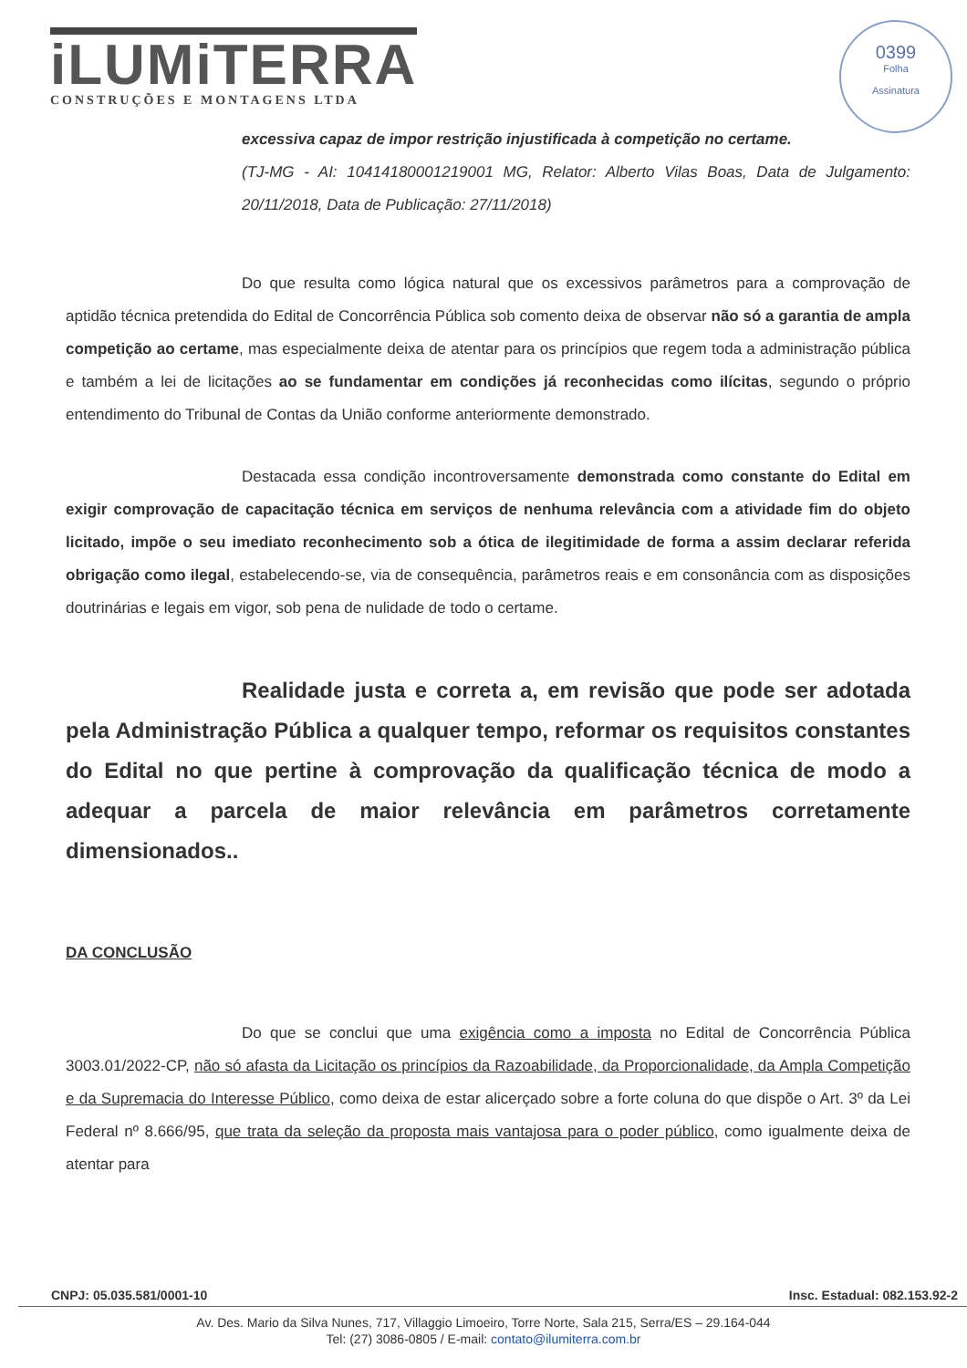iLUMiTERRA
CONSTRUÇÕES E MONTAGENS LTDA
0399
Folha
Assinatura
excessiva capaz de impor restrição injustificada à competição no certame.
(TJ-MG - AI: 10414180001219001 MG, Relator: Alberto Vilas Boas, Data de Julgamento: 20/11/2018, Data de Publicação: 27/11/2018)
Do que resulta como lógica natural que os excessivos parâmetros para a comprovação de aptidão técnica pretendida do Edital de Concorrência Pública sob comento deixa de observar não só a garantia de ampla competição ao certame, mas especialmente deixa de atentar para os princípios que regem toda a administração pública e também a lei de licitações ao se fundamentar em condições já reconhecidas como ilícitas, segundo o próprio entendimento do Tribunal de Contas da União conforme anteriormente demonstrado.
Destacada essa condição incontroversamente demonstrada como constante do Edital em exigir comprovação de capacitação técnica em serviços de nenhuma relevância com a atividade fim do objeto licitado, impõe o seu imediato reconhecimento sob a ótica de ilegitimidade de forma a assim declarar referida obrigação como ilegal, estabelecendo-se, via de consequência, parâmetros reais e em consonância com as disposições doutrinárias e legais em vigor, sob pena de nulidade de todo o certame.
Realidade justa e correta a, em revisão que pode ser adotada pela Administração Pública a qualquer tempo, reformar os requisitos constantes do Edital no que pertine à comprovação da qualificação técnica de modo a adequar a parcela de maior relevância em parâmetros corretamente dimensionados..
DA CONCLUSÃO
Do que se conclui que uma exigência como a imposta no Edital de Concorrência Pública 3003.01/2022-CP, não só afasta da Licitação os princípios da Razoabilidade, da Proporcionalidade, da Ampla Competição e da Supremacia do Interesse Público, como deixa de estar alicerçado sobre a forte coluna do que dispõe o Art. 3º da Lei Federal nº 8.666/95, que trata da seleção da proposta mais vantajosa para o poder público, como igualmente deixa de atentar para
CNPJ: 05.035.581/0001-10 Insc. Estadual: 082.153.92-2
Av. Des. Mario da Silva Nunes, 717, Villaggio Limoeiro, Torre Norte, Sala 215, Serra/ES – 29.164-044
Tel: (27) 3086-0805 / E-mail: contato@ilumiterra.com.br